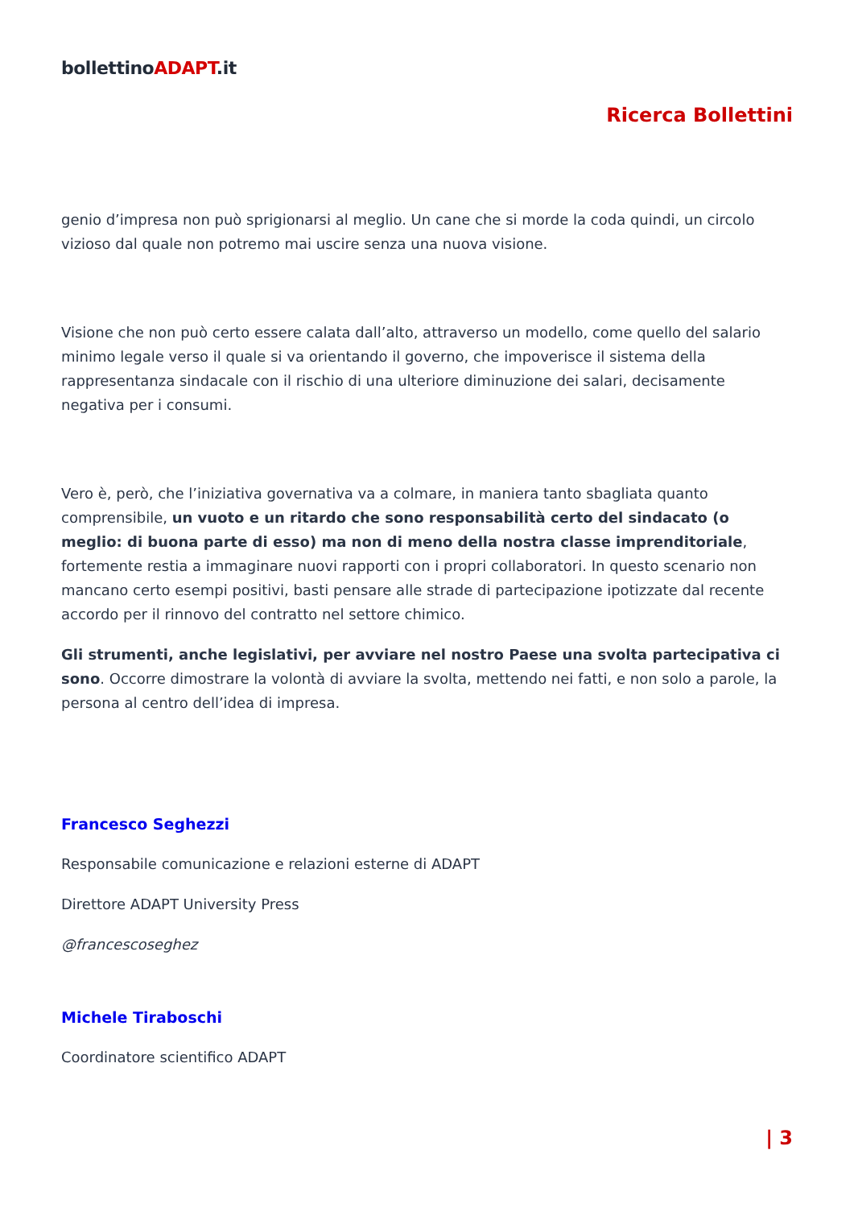bollettinoADAPT.it
Ricerca Bollettini
genio d’impresa non può sprigionarsi al meglio. Un cane che si morde la coda quindi, un circolo vizioso dal quale non potremo mai uscire senza una nuova visione.
Visione che non può certo essere calata dall’alto, attraverso un modello, come quello del salario minimo legale verso il quale si va orientando il governo, che impoverisce il sistema della rappresentanza sindacale con il rischio di una ulteriore diminuzione dei salari, decisamente negativa per i consumi.
Vero è, però, che l’iniziativa governativa va a colmare, in maniera tanto sbagliata quanto comprensibile, un vuoto e un ritardo che sono responsabilità certo del sindacato (o meglio: di buona parte di esso) ma non di meno della nostra classe imprenditoriale, fortemente restia a immaginare nuovi rapporti con i propri collaboratori. In questo scenario non mancano certo esempi positivi, basti pensare alle strade di partecipazione ipotizzate dal recente accordo per il rinnovo del contratto nel settore chimico.
Gli strumenti, anche legislativi, per avviare nel nostro Paese una svolta partecipativa ci sono. Occorre dimostrare la volontà di avviare la svolta, mettendo nei fatti, e non solo a parole, la persona al centro dell’idea di impresa.
Francesco Seghezzi
Responsabile comunicazione e relazioni esterne di ADAPT
Direttore ADAPT University Press
@francescoseghez
Michele Tiraboschi
Coordinatore scientifico ADAPT
| 3